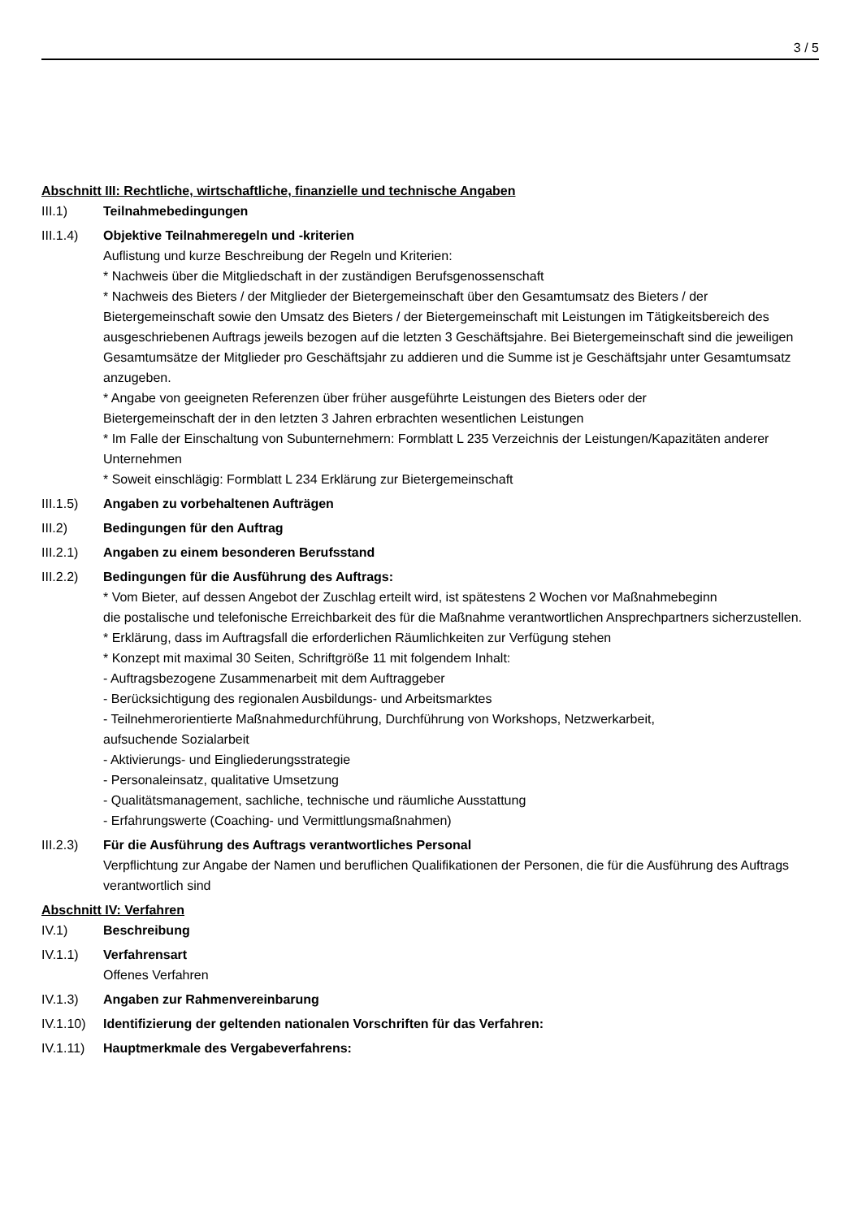3 / 5
Abschnitt III: Rechtliche, wirtschaftliche, finanzielle und technische Angaben
III.1) Teilnahmebedingungen
III.1.4)
Objektive Teilnahmeregeln und -kriterien
Auflistung und kurze Beschreibung der Regeln und Kriterien:
* Nachweis über die Mitgliedschaft in der zuständigen Berufsgenossenschaft
* Nachweis des Bieters / der Mitglieder der Bietergemeinschaft über den Gesamtumsatz des Bieters / der Bietergemeinschaft sowie den Umsatz des Bieters / der Bietergemeinschaft mit Leistungen im Tätigkeitsbereich des ausgeschriebenen Auftrags jeweils bezogen auf die letzten 3 Geschäftsjahre. Bei Bietergemeinschaft sind die jeweiligen Gesamtumsätze der Mitglieder pro Geschäftsjahr zu addieren und die Summe ist je Geschäftsjahr unter Gesamtumsatz anzugeben.
* Angabe von geeigneten Referenzen über früher ausgeführte Leistungen des Bieters oder der
Bietergemeinschaft der in den letzten 3 Jahren erbrachten wesentlichen Leistungen
* Im Falle der Einschaltung von Subunternehmern: Formblatt L 235 Verzeichnis der Leistungen/Kapazitäten anderer Unternehmen
* Soweit einschlägig: Formblatt L 234 Erklärung zur Bietergemeinschaft
III.1.5)
Angaben zu vorbehaltenen Aufträgen
III.2) Bedingungen für den Auftrag
III.2.1)
Angaben zu einem besonderen Berufsstand
III.2.2)
Bedingungen für die Ausführung des Auftrags:
* Vom Bieter, auf dessen Angebot der Zuschlag erteilt wird, ist spätestens 2 Wochen vor Maßnahmebeginn
die postalische und telefonische Erreichbarkeit des für die Maßnahme verantwortlichen Ansprechpartners sicherzustellen.
* Erklärung, dass im Auftragsfall die erforderlichen Räumlichkeiten zur Verfügung stehen
* Konzept mit maximal 30 Seiten, Schriftgröße 11 mit folgendem Inhalt:
- Auftragsbezogene Zusammenarbeit mit dem Auftraggeber
- Berücksichtigung des regionalen Ausbildungs- und Arbeitsmarktes
- Teilnehmerorientierte Maßnahmedurchführung, Durchführung von Workshops, Netzwerkarbeit,
aufsuchende Sozialarbeit
- Aktivierungs- und Eingliederungsstrategie
- Personaleinsatz, qualitative Umsetzung
- Qualitätsmanagement, sachliche, technische und räumliche Ausstattung
- Erfahrungswerte (Coaching- und Vermittlungsmaßnahmen)
III.2.3)
Für die Ausführung des Auftrags verantwortliches Personal
Verpflichtung zur Angabe der Namen und beruflichen Qualifikationen der Personen, die für die Ausführung des Auftrags verantwortlich sind
Abschnitt IV: Verfahren
IV.1) Beschreibung
IV.1.1) Verfahrensart
Offenes Verfahren
IV.1.3) Angaben zur Rahmenvereinbarung
IV.1.10)
Identifizierung der geltenden nationalen Vorschriften für das Verfahren:
IV.1.11)
Hauptmerkmale des Vergabeverfahrens: